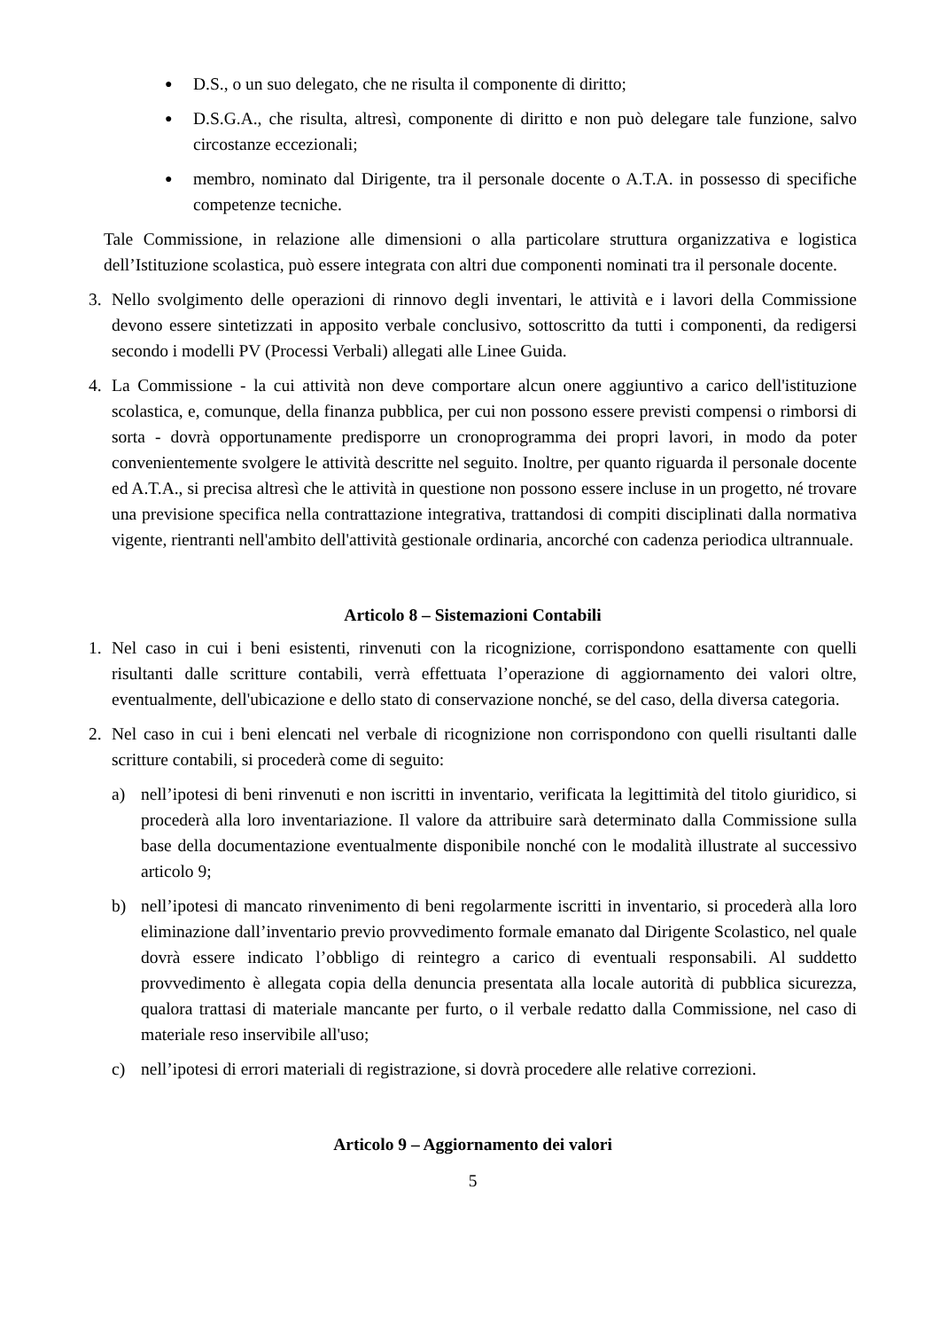●
D.S., o un suo delegato, che ne risulta il componente di diritto;
●
D.S.G.A., che risulta, altresì, componente di diritto e non può delegare tale funzione, salvo circostanze eccezionali;
●
membro, nominato dal Dirigente, tra il personale docente o A.T.A. in possesso di specifiche competenze tecniche.
Tale Commissione, in relazione alle dimensioni o alla particolare struttura organizzativa e logistica dell’Istituzione scolastica, può essere integrata con altri due componenti nominati tra il personale docente.
3. Nello svolgimento delle operazioni di rinnovo degli inventari, le attività e i lavori della Commissione devono essere sintetizzati in apposito verbale conclusivo, sottoscritto da tutti i componenti, da redigersi secondo i modelli PV (Processi Verbali) allegati alle Linee Guida.
4. La Commissione - la cui attività non deve comportare alcun onere aggiuntivo a carico dell'istituzione scolastica, e, comunque, della finanza pubblica, per cui non possono essere previsti compensi o rimborsi di sorta - dovrà opportunamente predisporre un cronoprogramma dei propri lavori, in modo da poter convenientemente svolgere le attività descritte nel seguito. Inoltre, per quanto riguarda il personale docente ed A.T.A., si precisa altresì che le attività in questione non possono essere incluse in un progetto, né trovare una previsione specifica nella contrattazione integrativa, trattandosi di compiti disciplinati dalla normativa vigente, rientranti nell'ambito dell'attività gestionale ordinaria, ancorché con cadenza periodica ultrannuale.
Articolo 8 – Sistemazioni Contabili
1. Nel caso in cui i beni esistenti, rinvenuti con la ricognizione, corrispondono esattamente con quelli risultanti dalle scritture contabili, verrà effettuata l’operazione di aggiornamento dei valori oltre, eventualmente, dell'ubicazione e dello stato di conservazione nonché, se del caso, della diversa categoria.
2. Nel caso in cui i beni elencati nel verbale di ricognizione non corrispondono con quelli risultanti dalle scritture contabili, si procederà come di seguito:
a) nell’ipotesi di beni rinvenuti e non iscritti in inventario, verificata la legittimità del titolo giuridico, si procederà alla loro inventariazione. Il valore da attribuire sarà determinato dalla Commissione sulla base della documentazione eventualmente disponibile nonché con le modalità illustrate al successivo articolo 9;
b) nell’ipotesi di mancato rinvenimento di beni regolarmente iscritti in inventario, si procederà alla loro eliminazione dall’inventario previo provvedimento formale emanato dal Dirigente Scolastico, nel quale dovrà essere indicato l’obbligo di reintegro a carico di eventuali responsabili. Al suddetto provvedimento è allegata copia della denuncia presentata alla locale autorità di pubblica sicurezza, qualora trattasi di materiale mancante per furto, o il verbale redatto dalla Commissione, nel caso di materiale reso inservibile all'uso;
c) nell’ipotesi di errori materiali di registrazione, si dovrà procedere alle relative correzioni.
Articolo 9 – Aggiornamento dei valori
5